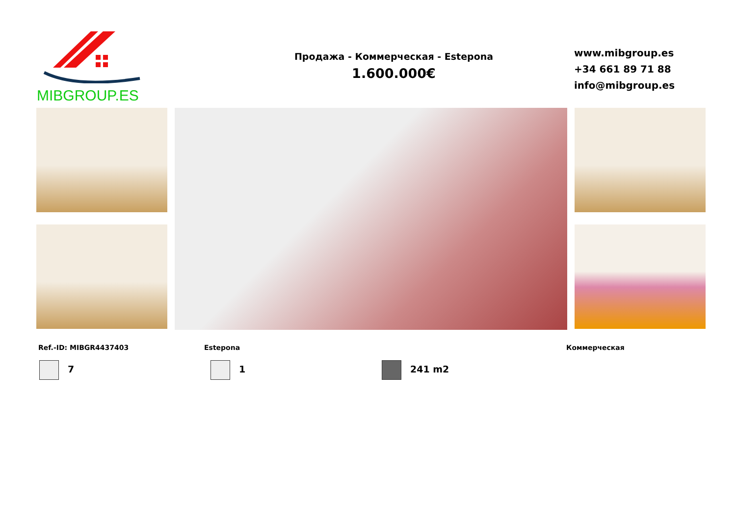MIBGROUP.ES
Продажа - Коммерческая - Estepona
1.600.000€
www.mibgroup.es
+34 661 89 71 88
info@mibgroup.es
Ref.-ID: MIBGR4437403 Estepona Коммерческая
7 1 241 m2